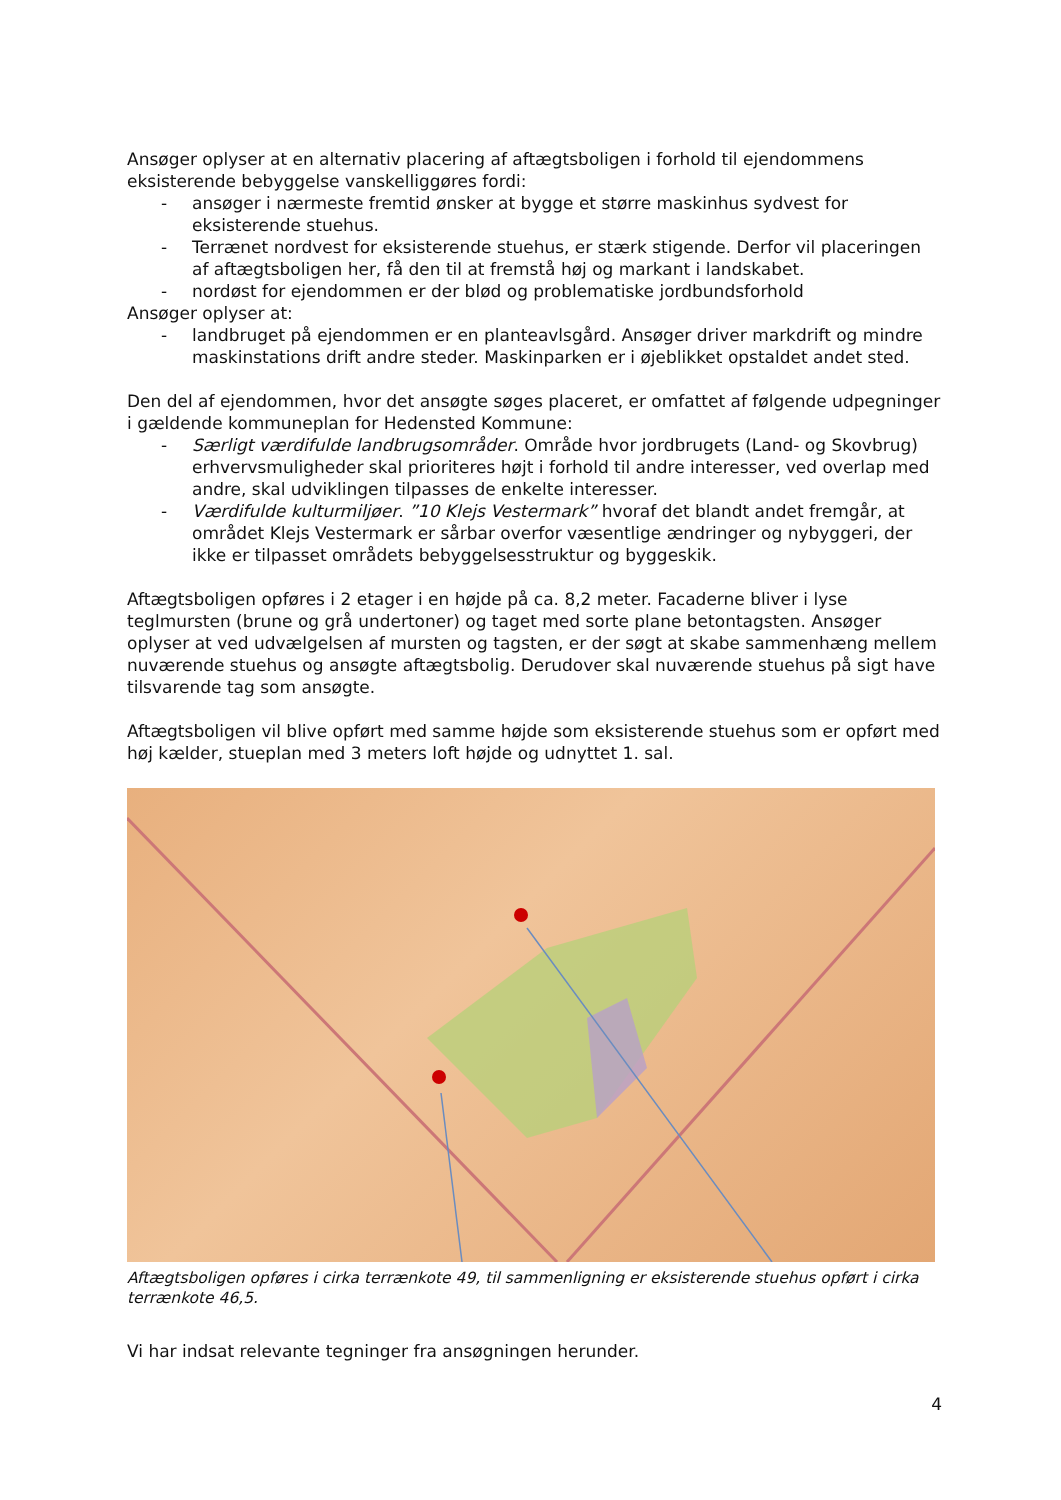Ansøger oplyser at en alternativ placering af aftægtsboligen i forhold til ejendommens eksisterende bebyggelse vanskelliggøres fordi:
- ansøger i nærmeste fremtid ønsker at bygge et større maskinhus sydvest for eksisterende stuehus.
- Terrænet nordvest for eksisterende stuehus, er stærk stigende. Derfor vil placeringen af aftægtsboligen her, få den til at fremstå høj og markant i landskabet.
- nordøst for ejendommen er der blød og problematiske jordbundsforhold
Ansøger oplyser at:
- landbruget på ejendommen er en planteavlsgård. Ansøger driver markdrift og mindre maskinstations drift andre steder. Maskinparken er i øjeblikket opstaldet andet sted.
Den del af ejendommen, hvor det ansøgte søges placeret, er omfattet af følgende udpegninger i gældende kommuneplan for Hedensted Kommune:
- Særligt værdifulde landbrugsområder. Område hvor jordbrugets (Land- og Skovbrug) erhvervsmuligheder skal prioriteres højt i forhold til andre interesser, ved overlap med andre, skal udviklingen tilpasses de enkelte interesser.
- Værdifulde kulturmiljøer. ”10 Klejs Vestermark” hvoraf det blandt andet fremgår, at området Klejs Vestermark er sårbar overfor væsentlige ændringer og nybyggeri, der ikke er tilpasset områdets bebyggelsesstruktur og byggeskik.
Aftægtsboligen opføres i 2 etager i en højde på ca. 8,2 meter. Facaderne bliver i lyse teglmursten (brune og grå undertoner) og taget med sorte plane betontagsten. Ansøger oplyser at ved udvælgelsen af mursten og tagsten, er der søgt at skabe sammenhæng mellem nuværende stuehus og ansøgte aftægtsbolig. Derudover skal nuværende stuehus på sigt have tilsvarende tag som ansøgte.
Aftægtsboligen vil blive opført med samme højde som eksisterende stuehus som er opført med høj kælder, stueplan med 3 meters loft højde og udnyttet 1. sal.
Aftægtsboligen opføres i cirka terrænkote 49, til sammenligning er eksisterende stuehus opført i cirka terrænkote 46,5.
Vi har indsat relevante tegninger fra ansøgningen herunder.
4